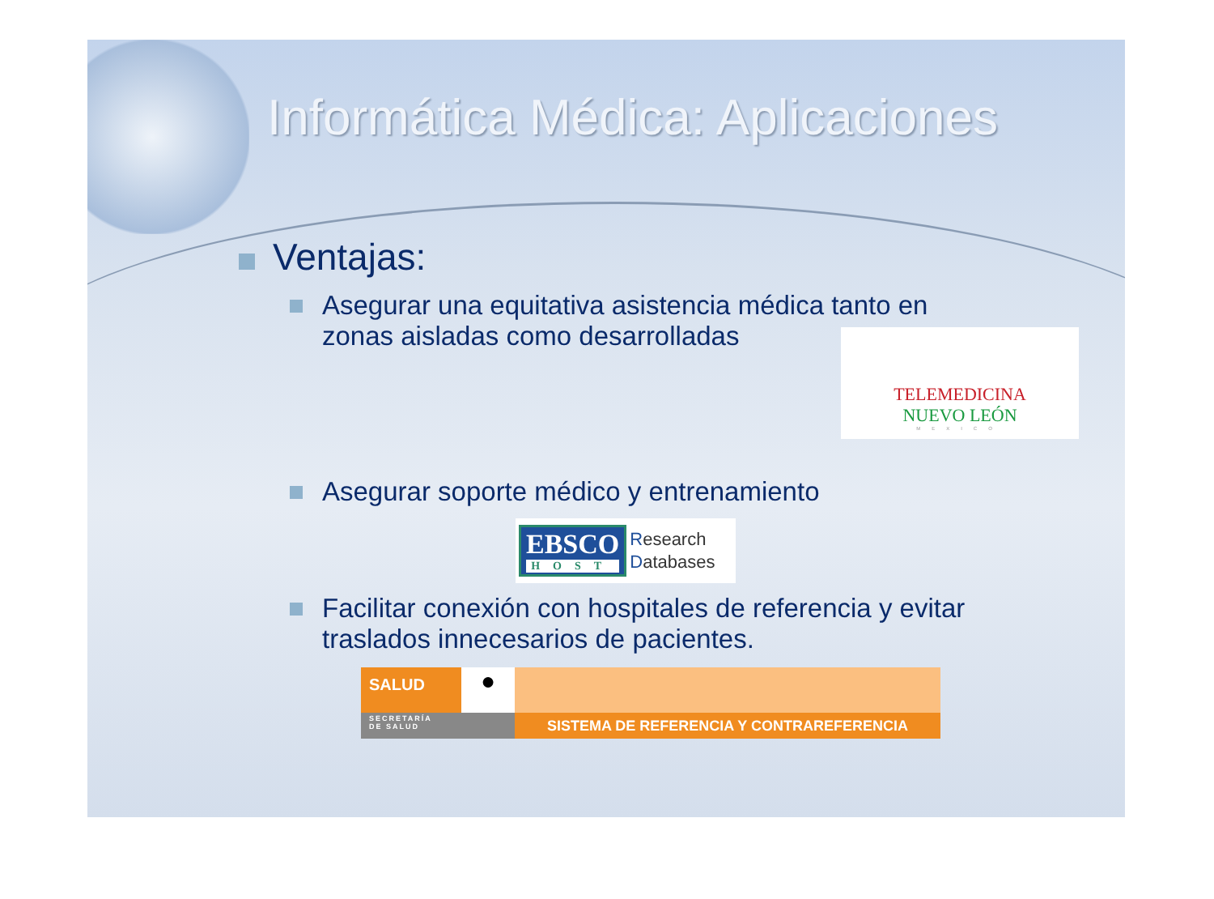Informática Médica: Aplicaciones
Ventajas:
Asegurar una equitativa asistencia médica tanto en
zonas aisladas como desarrolladas
TELEMEDICINA
NUEVO LEÓN
MEXICO
Asegurar soporte médico y entrenamiento
EBSCO
HOST
Research
Databases
Facilitar conexión con hospitales de referencia y evitar
traslados innecesarios de pacientes.
SALUD
SECRETARÍA
DE SALUD
●
SISTEMA DE REFERENCIA Y CONTRAREFERENCIA